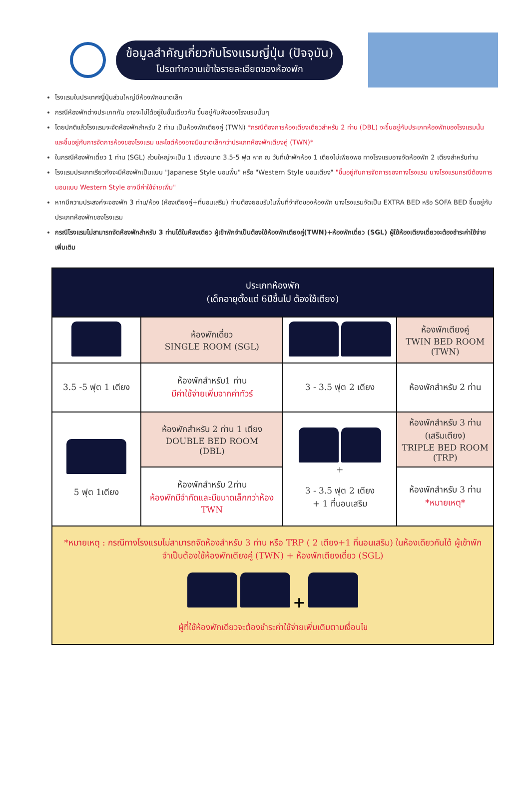ข้อมูลสำคัญเกี่ยวกับโรงแรมญี่ปุ่น (ปัจจุบัน)
โปรดทำความเข้าใจรายละเอียดของห้องพัก
โรงแรมในประเทศญี่ปุ่นส่วนใหญ่มีห้องพักขนาดเล็ก
กรณีห้องพักต่างประเภทกัน อาจจะไม่ได้อยู่ในชั้นเดียวกัน ขึ้นอยู่กับผังของโรงแรมนั้นๆ
โดยปกติแล้วโรงแรมจะจัดห้องพักสำหรับ 2 ท่าน เป็นห้องพักเตียงคู่ (TWN) *กรณีต้องการห้องเตียงเดียวสำหรับ 2 ท่าน (DBL) จะขึ้นอยู่กับประเภทห้องพักของโรงแรมนั้น และขึ้นอยู่กับการจัดการห้องของโรงแรม และไซต์ห้องอาจมีขนาดเล็กกว่าประเภทห้องพักเตียงคู่ (TWN)*
ในกรณีห้องพักเดี่ยว 1 ท่าน (SGL) ส่วนใหญ่จะเป็น 1 เตียงขนาด 3.5-5 ฟุต หาก ณ วันที่เข้าพักห้อง 1 เตียงไม่เพียงพอ ทางโรงแรมอาจจัดห้องพัก 2 เตียงสำหรับท่าน
โรงแรมประเภทเรียวกังจะมีห้องพักเป็นแบบ "Japanese Style นอนพื้น" หรือ "Western Style นอนเตียง" "ขึ้นอยู่กับการจัดการของทางโรงแรม บางโรงแรมกรณีต้องการนอนแบบ Western Style อาจมีค่าใช้จ่ายเพิ่ม"
หากมีความประสงค์จะจองพัก 3 ท่าน/ห้อง (ห้องเตียงคู่+ที่นอนเสริม) ท่านต้องยอมรับในพื้นที่จำกัดของห้องพัก บางโรงแรมจัดเป็น EXTRA BED หรือ SOFA BED ขึ้นอยู่กับประเภทห้องพักของโรงแรม
กรณีโรงแรมไม่สามารถจัดห้องพักสำหรับ 3 ท่านได้ในห้องเดียว ผู้เข้าพักจำเป็นต้องใช้ห้องพักเตียงคู่(TWN)+ห้องพักเดี่ยว (SGL) ผู้ใช้ห้องเตียงเดี่ยวจะต้องชำระค่าใช้จ่ายเพิ่มเติม
| ประเภทห้องพัก (เด็กอายุตั้งแต่ 6ปีขึ้นไป ต้องใช้เตียง) | | | |
| --- | --- | --- | --- |
| | ห้องพักเดี่ยว SINGLE ROOM (SGL) | | ห้องพักเตียงคู่ TWIN BED ROOM (TWN) |
| 3.5 -5 ฟุต 1 เตียง | ห้องพักสำหรับ1 ท่าน มีค่าใช้จ่ายเพิ่มจากค่าทัวร์ | 3 - 3.5 ฟุต 2 เตียง | ห้องพักสำหรับ 2 ท่าน |
| 5 ฟุต 1เตียง | ห้องพักสำหรับ 2 ท่าน 1 เตียง DOUBLE BED ROOM (DBL) | + 3 - 3.5 ฟุต 2 เตียง + 1 ที่นอนเสริม | ห้องพักสำหรับ 3 ท่าน (เสริมเตียง) TRIPLE BED ROOM (TRP) |
| | ห้องพักสำหรับ 2ท่าน ห้องพักมีจำกัดและมีขนาดเล็กกว่าห้อง TWN | | ห้องพักสำหรับ 3 ท่าน *หมายเหตุ* |
| *หมายเหตุ : กรณีทางโรงแรมไม่สามารถจัดห้องสำหรับ 3 ท่าน หรือ TRP ( 2 เตียง+1 ที่นอนเสริม) ในห้องเดียวกันได้ ผู้เข้าพักจำเป็นต้องใช้ห้องพักเตียงคู่ (TWN) + ห้องพักเตียงเดี่ยว (SGL) + ผู้ที่ใช้ห้องพักเดียวจะต้องชำระค่าใช้จ่ายเพิ่มเติมตามเงื่อนไข | | | |